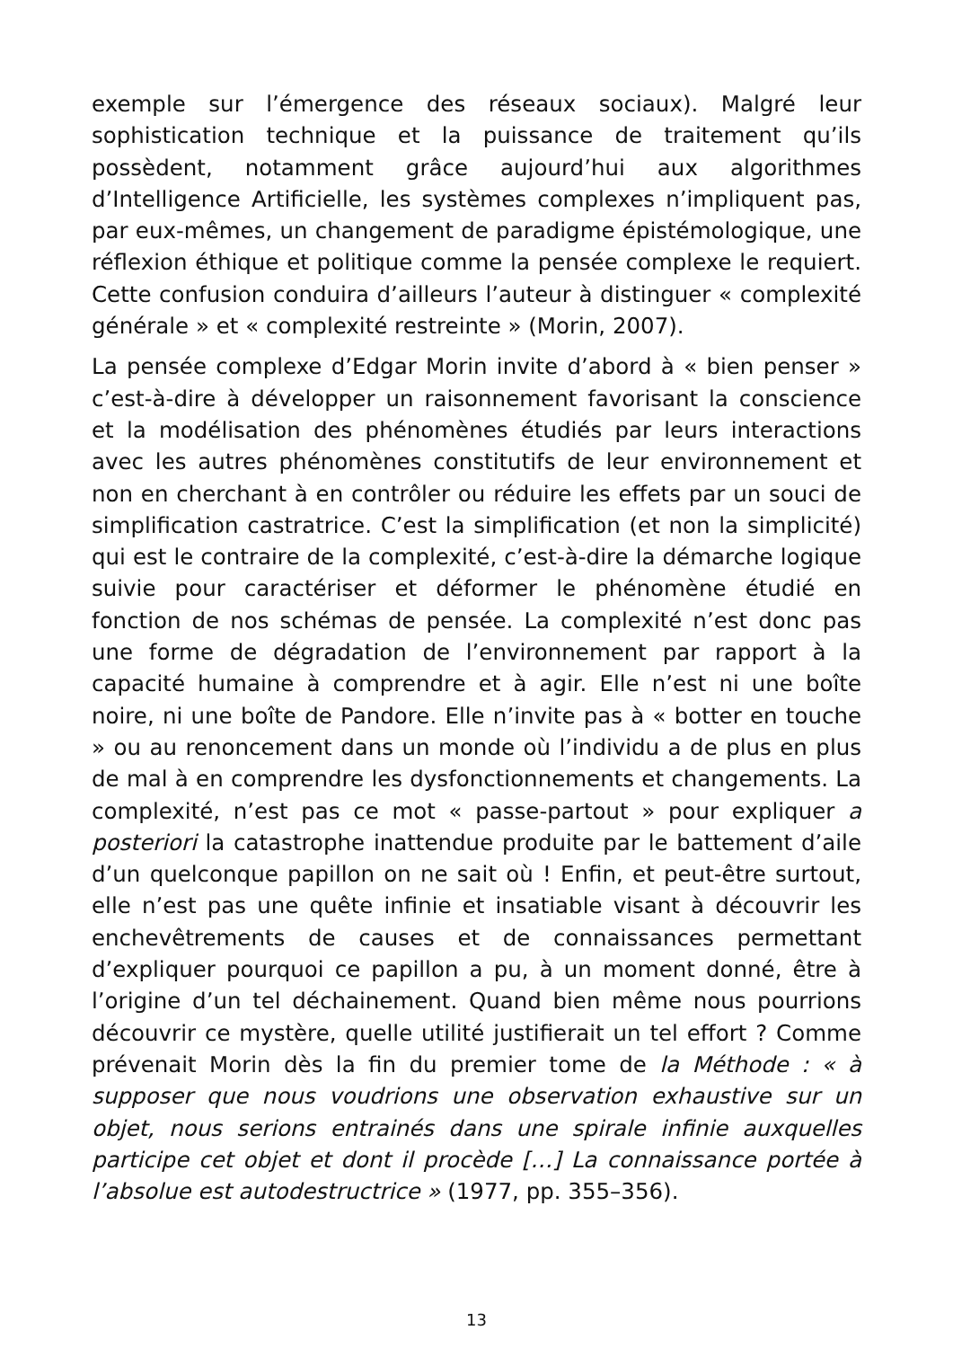exemple sur l’émergence des réseaux sociaux). Malgré leur sophistication technique et la puissance de traitement qu’ils possèdent, notamment grâce aujourd’hui aux algorithmes d’Intelligence Artificielle, les systèmes complexes n’impliquent pas, par eux-mêmes, un changement de paradigme épistémologique, une réflexion éthique et politique comme la pensée complexe le requiert. Cette confusion conduira d’ailleurs l’auteur à distinguer « complexité générale » et « complexité restreinte » (Morin, 2007).
La pensée complexe d’Edgar Morin invite d’abord à « bien penser » c’est-à-dire à développer un raisonnement favorisant la conscience et la modélisation des phénomènes étudiés par leurs interactions avec les autres phénomènes constitutifs de leur environnement et non en cherchant à en contrôler ou réduire les effets par un souci de simplification castratrice. C’est la simplification (et non la simplicité) qui est le contraire de la complexité, c’est-à-dire la démarche logique suivie pour caractériser et déformer le phénomène étudié en fonction de nos schémas de pensée. La complexité n’est donc pas une forme de dégradation de l’environnement par rapport à la capacité humaine à comprendre et à agir. Elle n’est ni une boîte noire, ni une boîte de Pandore. Elle n’invite pas à « botter en touche » ou au renoncement dans un monde où l’individu a de plus en plus de mal à en comprendre les dysfonctionnements et changements. La complexité, n’est pas ce mot « passe-partout » pour expliquer a posteriori la catastrophe inattendue produite par le battement d’aile d’un quelconque papillon on ne sait où ! Enfin, et peut-être surtout, elle n’est pas une quête infinie et insatiable visant à découvrir les enchevêtrements de causes et de connaissances permettant d’expliquer pourquoi ce papillon a pu, à un moment donné, être à l’origine d’un tel déchainement. Quand bien même nous pourrions découvrir ce mystère, quelle utilité justifierait un tel effort ? Comme prévenait Morin dès la fin du premier tome de la Méthode : « à supposer que nous voudrions une observation exhaustive sur un objet, nous serions entrainés dans une spirale infinie auxquelles participe cet objet et dont il procède […] La connaissance portée à l’absolue est autodestructrice » (1977, pp. 355–356).
13